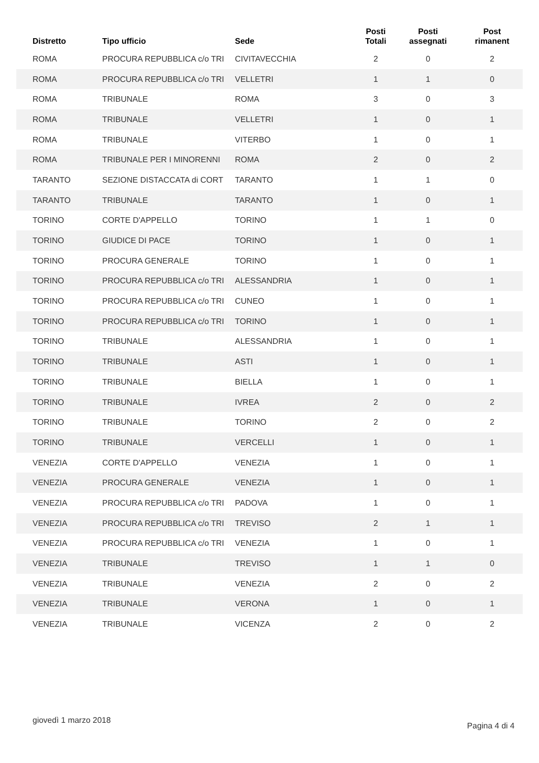| Distretto | Tipo ufficio | Sede | Posti Totali | Posti assegnati | Post rimanent |
| --- | --- | --- | --- | --- | --- |
| ROMA | PROCURA REPUBBLICA c/o TRI | CIVITAVECCHIA | 2 | 0 | 2 |
| ROMA | PROCURA REPUBBLICA c/o TRI | VELLETRI | 1 | 1 | 0 |
| ROMA | TRIBUNALE | ROMA | 3 | 0 | 3 |
| ROMA | TRIBUNALE | VELLETRI | 1 | 0 | 1 |
| ROMA | TRIBUNALE | VITERBO | 1 | 0 | 1 |
| ROMA | TRIBUNALE PER I MINORENNI | ROMA | 2 | 0 | 2 |
| TARANTO | SEZIONE DISTACCATA di CORT | TARANTO | 1 | 1 | 0 |
| TARANTO | TRIBUNALE | TARANTO | 1 | 0 | 1 |
| TORINO | CORTE D'APPELLO | TORINO | 1 | 1 | 0 |
| TORINO | GIUDICE DI PACE | TORINO | 1 | 0 | 1 |
| TORINO | PROCURA GENERALE | TORINO | 1 | 0 | 1 |
| TORINO | PROCURA REPUBBLICA c/o TRI | ALESSANDRIA | 1 | 0 | 1 |
| TORINO | PROCURA REPUBBLICA c/o TRI | CUNEO | 1 | 0 | 1 |
| TORINO | PROCURA REPUBBLICA c/o TRI | TORINO | 1 | 0 | 1 |
| TORINO | TRIBUNALE | ALESSANDRIA | 1 | 0 | 1 |
| TORINO | TRIBUNALE | ASTI | 1 | 0 | 1 |
| TORINO | TRIBUNALE | BIELLA | 1 | 0 | 1 |
| TORINO | TRIBUNALE | IVREA | 2 | 0 | 2 |
| TORINO | TRIBUNALE | TORINO | 2 | 0 | 2 |
| TORINO | TRIBUNALE | VERCELLI | 1 | 0 | 1 |
| VENEZIA | CORTE D'APPELLO | VENEZIA | 1 | 0 | 1 |
| VENEZIA | PROCURA GENERALE | VENEZIA | 1 | 0 | 1 |
| VENEZIA | PROCURA REPUBBLICA c/o TRI | PADOVA | 1 | 0 | 1 |
| VENEZIA | PROCURA REPUBBLICA c/o TRI | TREVISO | 2 | 1 | 1 |
| VENEZIA | PROCURA REPUBBLICA c/o TRI | VENEZIA | 1 | 0 | 1 |
| VENEZIA | TRIBUNALE | TREVISO | 1 | 1 | 0 |
| VENEZIA | TRIBUNALE | VENEZIA | 2 | 0 | 2 |
| VENEZIA | TRIBUNALE | VERONA | 1 | 0 | 1 |
| VENEZIA | TRIBUNALE | VICENZA | 2 | 0 | 2 |
giovedì 1 marzo 2018
Pagina 4 di 4